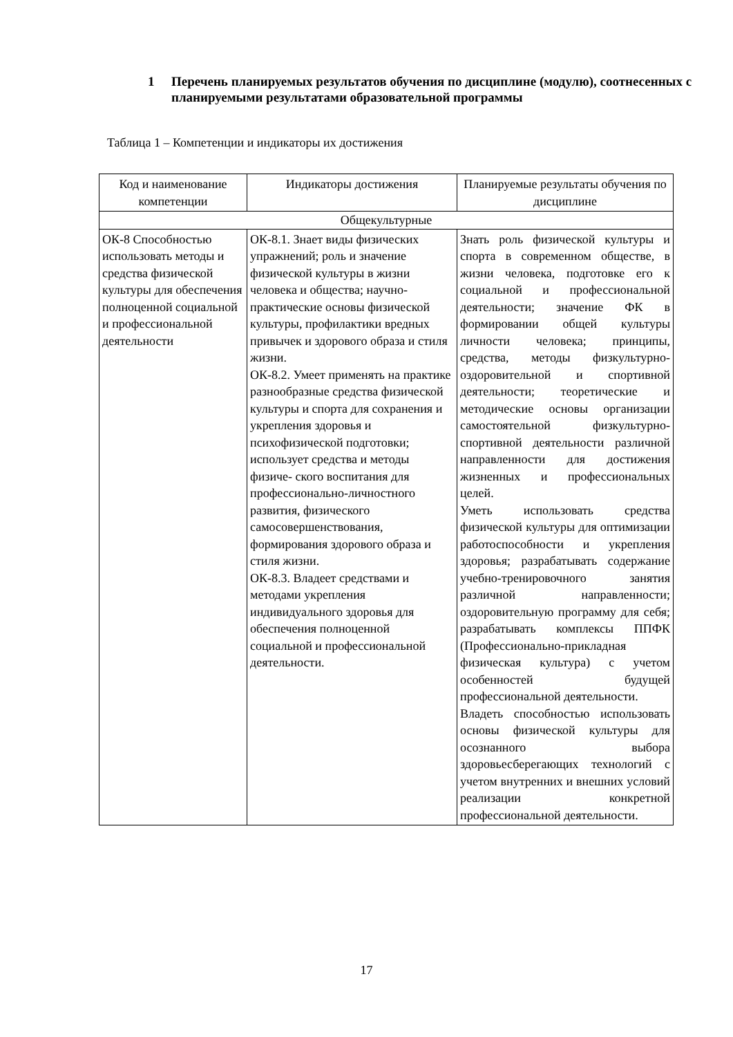1 Перечень планируемых результатов обучения по дисциплине (модулю), соотнесенных с планируемыми результатами образовательной программы
Таблица 1 – Компетенции и индикаторы их достижения
| Код и наименование компетенции | Индикаторы достижения | Планируемые результаты обучения по дисциплине |
| --- | --- | --- |
| Общекультурные | | |
| ОК-8 Способностью использовать методы и средства физической культуры для обеспечения полноценной социальной и профессиональной деятельности | ОК-8.1. Знает виды физических упражнений; роль и значение физической культуры в жизни человека и общества; научно-практические основы физической культуры, профилактики вредных привычек и здорового образа и стиля жизни. ОК-8.2. Умеет применять на практике разнообразные средства физической культуры и спорта для сохранения и укрепления здоровья и психофизической подготовки; использует средства и методы физиче- ского воспитания для профессионально-личностного развития, физического самосовершенствования, формирования здорового образа и стиля жизни. ОК-8.3. Владеет средствами и методами укрепления индивидуального здоровья для обеспечения полноценной социальной и профессиональной деятельности. | Знать роль физической культуры и спорта в современном обществе, в жизни человека, подготовке его к социальной и профессиональной деятельности; значение ФК в формировании общей культуры личности человека; принципы, средства, методы физкультурно-оздоровительной и спортивной деятельности; теоретические и методические основы организации самостоятельной физкультурно-спортивной деятельности различной направленности для достижения жизненных и профессиональных целей. Уметь использовать средства физической культуры для оптимизации работоспособности и укрепления здоровья; разрабатывать содержание учебно-тренировочного занятия различной направленности; оздоровительную программу для себя; разрабатывать комплексы ППФК (Профессионально-прикладная физическая культура) с учетом особенностей будущей профессиональной деятельности. Владеть способностью использовать основы физической культуры для осознанного выбора здоровьесберегающих технологий с учетом внутренних и внешних условий реализации конкретной профессиональной деятельности. |
17